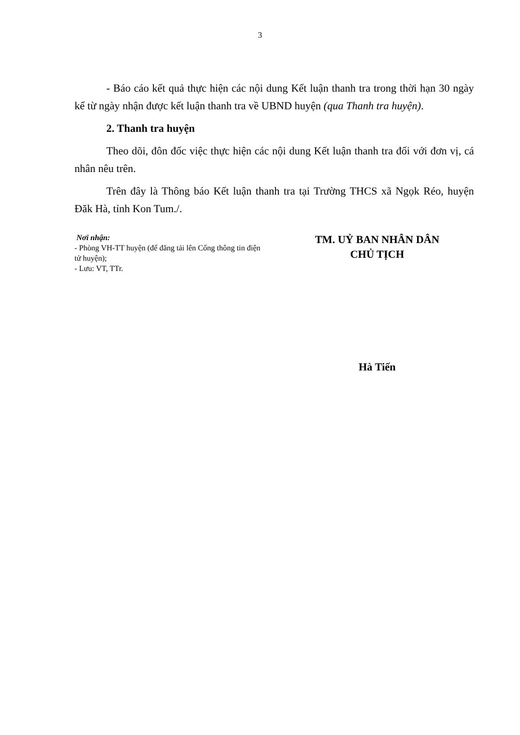3
- Báo cáo kết quả thực hiện các nội dung Kết luận thanh tra trong thời hạn 30 ngày kể từ ngày nhận được kết luận thanh tra về UBND huyện (qua Thanh tra huyện).
2. Thanh tra huyện
Theo dõi, đôn đốc việc thực hiện các nội dung Kết luận thanh tra đối với đơn vị, cá nhân nêu trên.
Trên đây là Thông báo Kết luận thanh tra tại Trường THCS xã Ngọk Réo, huyện Đăk Hà, tỉnh Kon Tum./.
Nơi nhận:
- Phòng VH-TT huyện (để đăng tải lên Cổng thông tin điện tử huyện);
- Lưu: VT, TTr.
TM. UỶ BAN NHÂN DÂN
CHỦ TỊCH
Hà Tiến